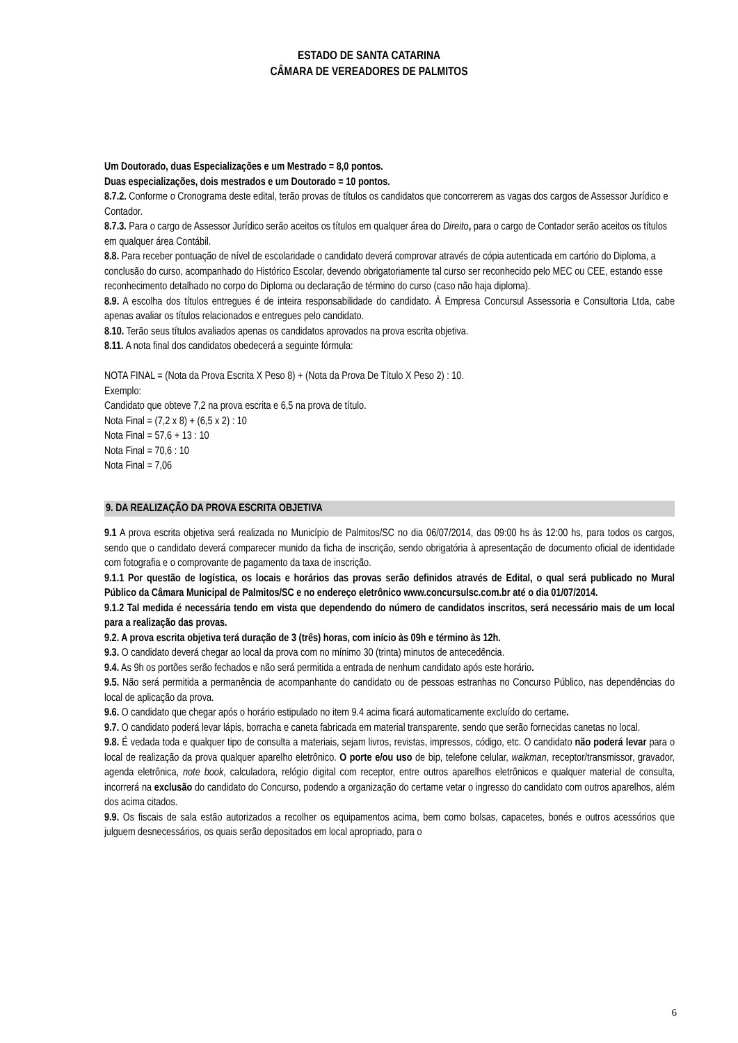ESTADO DE SANTA CATARINA
CÂMARA DE VEREADORES DE PALMITOS
Um Doutorado, duas Especializações e um Mestrado = 8,0 pontos.
Duas especializações, dois mestrados e um Doutorado = 10 pontos.
8.7.2. Conforme o Cronograma deste edital, terão provas de títulos os candidatos que concorrerem as vagas dos cargos de Assessor Jurídico e Contador.
8.7.3. Para o cargo de Assessor Jurídico serão aceitos os títulos em qualquer área do Direito, para o cargo de Contador serão aceitos os títulos em qualquer área Contábil.
8.8. Para receber pontuação de nível de escolaridade o candidato deverá comprovar através de cópia autenticada em cartório do Diploma, a conclusão do curso, acompanhado do Histórico Escolar, devendo obrigatoriamente tal curso ser reconhecido pelo MEC ou CEE, estando esse reconhecimento detalhado no corpo do Diploma ou declaração de término do curso (caso não haja diploma).
8.9. A escolha dos títulos entregues é de inteira responsabilidade do candidato. À Empresa Concursul Assessoria e Consultoria Ltda, cabe apenas avaliar os títulos relacionados e entregues pelo candidato.
8.10. Terão seus títulos avaliados apenas os candidatos aprovados na prova escrita objetiva.
8.11. A nota final dos candidatos obedecerá a seguinte fórmula:
NOTA FINAL = (Nota da Prova Escrita X Peso 8) + (Nota da Prova De Título X Peso 2) : 10.
Exemplo:
Candidato que obteve 7,2 na prova escrita e 6,5 na prova de título.
Nota Final = (7,2 x 8) + (6,5 x 2) : 10
Nota Final = 57,6 + 13 : 10
Nota Final = 70,6 : 10
Nota Final = 7,06
9. DA REALIZAÇÃO DA PROVA ESCRITA OBJETIVA
9.1 A prova escrita objetiva será realizada no Município de Palmitos/SC no dia 06/07/2014, das 09:00 hs às 12:00 hs, para todos os cargos, sendo que o candidato deverá comparecer munido da ficha de inscrição, sendo obrigatória à apresentação de documento oficial de identidade com fotografia e o comprovante de pagamento da taxa de inscrição.
9.1.1 Por questão de logística, os locais e horários das provas serão definidos através de Edital, o qual será publicado no Mural Público da Câmara Municipal de Palmitos/SC e no endereço eletrônico www.concursulsc.com.br até o dia 01/07/2014.
9.1.2 Tal medida é necessária tendo em vista que dependendo do número de candidatos inscritos, será necessário mais de um local para a realização das provas.
9.2. A prova escrita objetiva terá duração de 3 (três) horas, com início às 09h e término às 12h.
9.3. O candidato deverá chegar ao local da prova com no mínimo 30 (trinta) minutos de antecedência.
9.4. As 9h os portões serão fechados e não será permitida a entrada de nenhum candidato após este horário.
9.5. Não será permitida a permanência de acompanhante do candidato ou de pessoas estranhas no Concurso Público, nas dependências do local de aplicação da prova.
9.6. O candidato que chegar após o horário estipulado no item 9.4 acima ficará automaticamente excluído do certame.
9.7. O candidato poderá levar lápis, borracha e caneta fabricada em material transparente, sendo que serão fornecidas canetas no local.
9.8. É vedada toda e qualquer tipo de consulta a materiais, sejam livros, revistas, impressos, código, etc. O candidato não poderá levar para o local de realização da prova qualquer aparelho eletrônico. O porte e/ou uso de bip, telefone celular, walkman, receptor/transmissor, gravador, agenda eletrônica, note book, calculadora, relógio digital com receptor, entre outros aparelhos eletrônicos e qualquer material de consulta, incorrerá na exclusão do candidato do Concurso, podendo a organização do certame vetar o ingresso do candidato com outros aparelhos, além dos acima citados.
9.9. Os fiscais de sala estão autorizados a recolher os equipamentos acima, bem como bolsas, capacetes, bonés e outros acessórios que julguem desnecessários, os quais serão depositados em local apropriado, para o
6